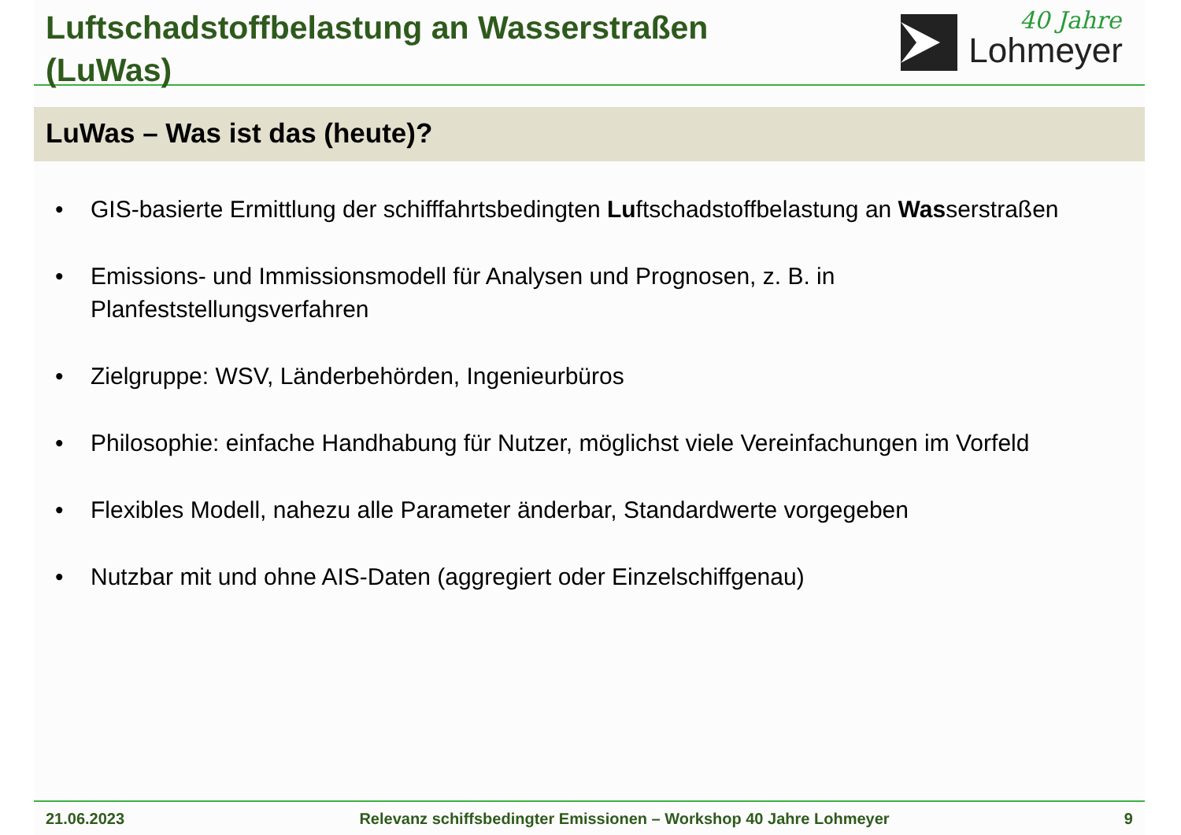Luftschadstoffbelastung an Wasserstraßen
(LuWas)
Lohmeyer
40 Jahre
LuWas – Was ist das (heute)?
• GIS-basierte Ermittlung der schifffahrtsbedingten Luftschadstoffbelastung an Wasserstraßen
• Emissions- und Immissionsmodell für Analysen und Prognosen, z. B. in Planfeststellungsverfahren
• Zielgruppe: WSV, Länderbehörden, Ingenieurbüros
• Philosophie: einfache Handhabung für Nutzer, möglichst viele Vereinfachungen im Vorfeld
• Flexibles Modell, nahezu alle Parameter änderbar, Standardwerte vorgegeben
• Nutzbar mit und ohne AIS-Daten (aggregiert oder Einzelschiffgenau)
21.06.2023 Relevanz schiffsbedingter Emissionen – Workshop 40 Jahre Lohmeyer 9